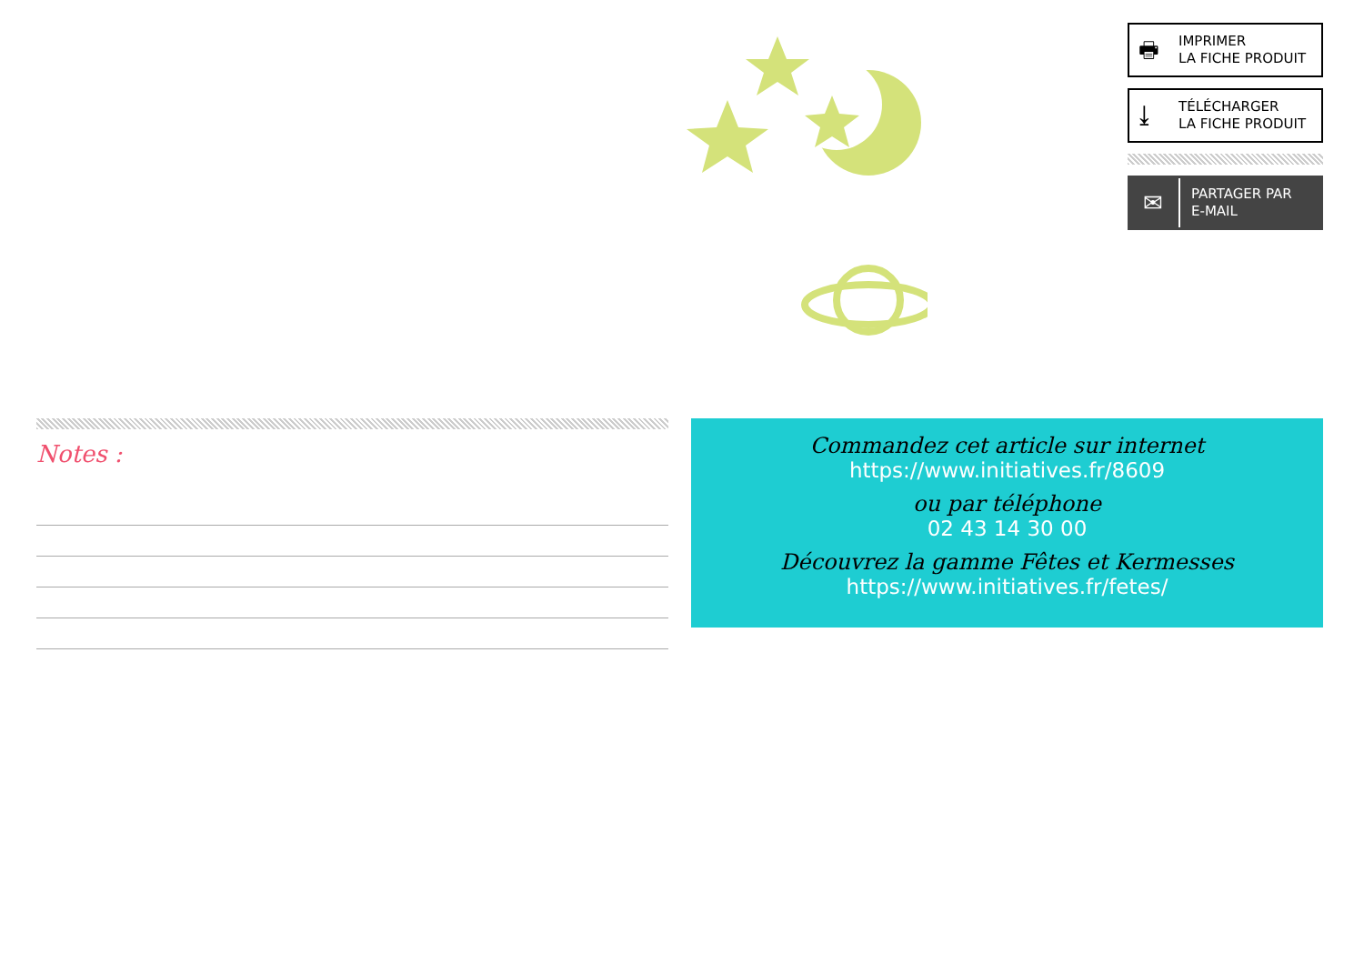🖶 IMPRIMER
LA FICHE PRODUIT
⤓ TÉLÉCHARGER
LA FICHE PRODUIT
✉ PARTAGER PAR
E-MAIL
Notes :
Commandez cet article sur internet
https://www.initiatives.fr/8609
ou par téléphone
02 43 14 30 00
Découvrez la gamme Fêtes et Kermesses
https://www.initiatives.fr/fetes/